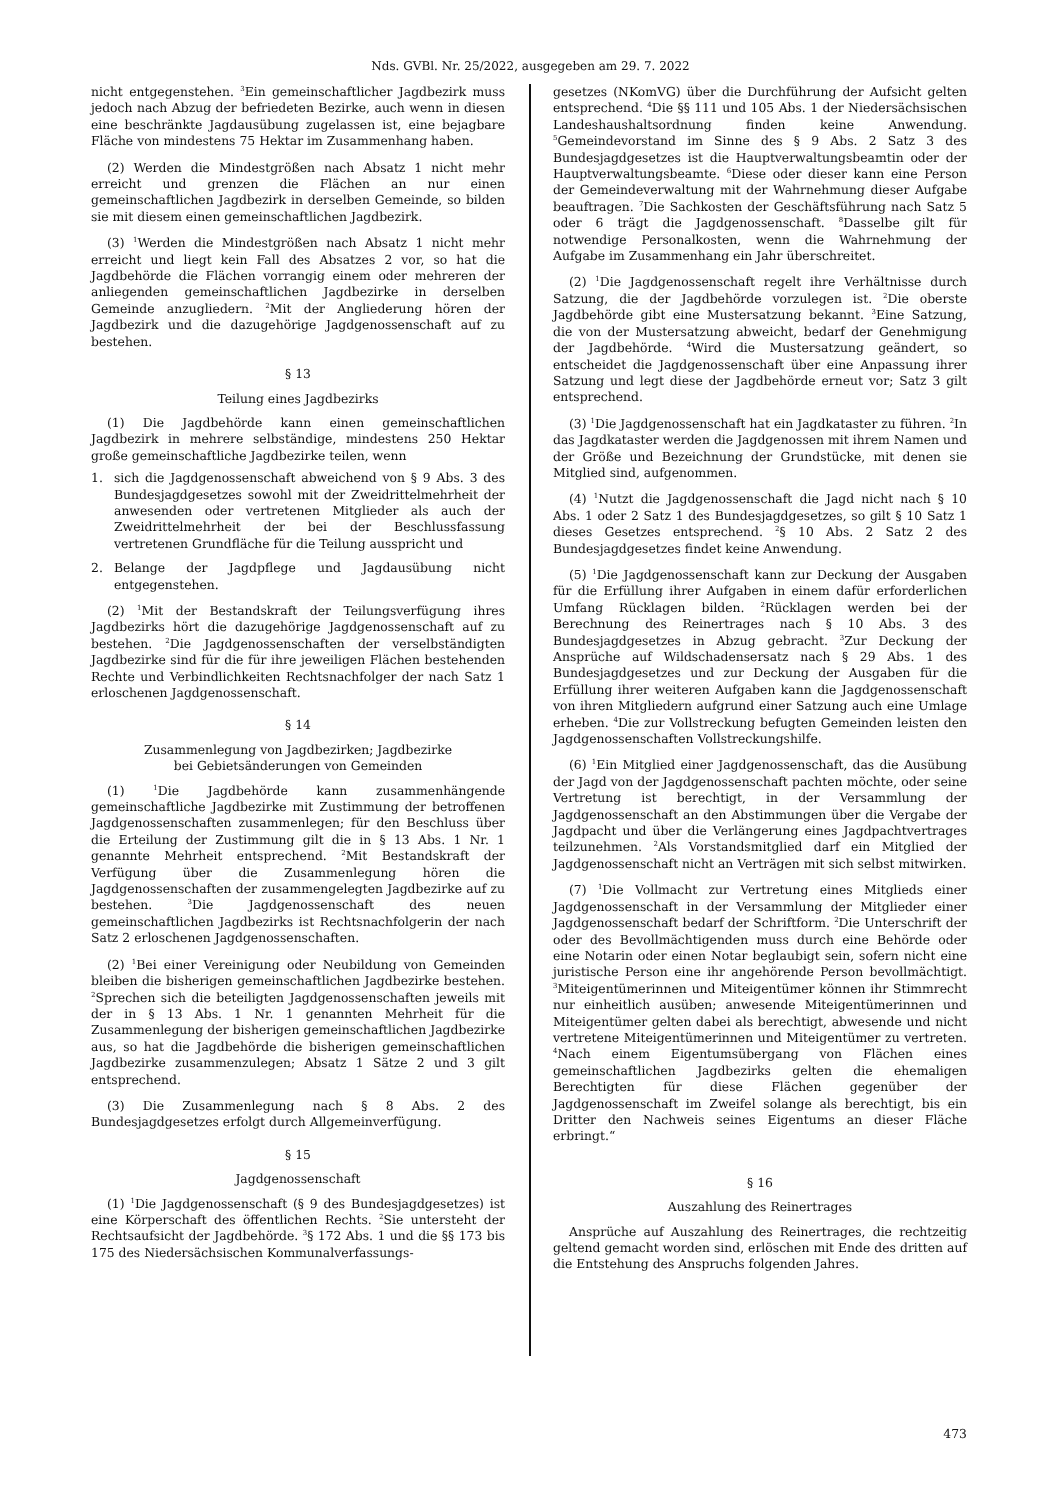Nds. GVBl. Nr. 25/2022, ausgegeben am 29. 7. 2022
nicht entgegenstehen. <sup>3</sup>Ein gemeinschaftlicher Jagdbezirk muss jedoch nach Abzug der befriedeten Bezirke, auch wenn in diesen eine beschränkte Jagdausübung zugelassen ist, eine bejagbare Fläche von mindestens 75 Hektar im Zusammenhang haben.
(2) Werden die Mindestgrößen nach Absatz 1 nicht mehr erreicht und grenzen die Flächen an nur einen gemeinschaftlichen Jagdbezirk in derselben Gemeinde, so bilden sie mit diesem einen gemeinschaftlichen Jagdbezirk.
(3) <sup>1</sup>Werden die Mindestgrößen nach Absatz 1 nicht mehr erreicht und liegt kein Fall des Absatzes 2 vor, so hat die Jagdbehörde die Flächen vorrangig einem oder mehreren der anliegenden gemeinschaftlichen Jagdbezirke in derselben Gemeinde anzugliedern. <sup>2</sup>Mit der Angliederung hören der Jagdbezirk und die dazugehörige Jagdgenossenschaft auf zu bestehen.
§ 13
Teilung eines Jagdbezirks
(1) Die Jagdbehörde kann einen gemeinschaftlichen Jagdbezirk in mehrere selbständige, mindestens 250 Hektar große gemeinschaftliche Jagdbezirke teilen, wenn
1. sich die Jagdgenossenschaft abweichend von § 9 Abs. 3 des Bundesjagdgesetzes sowohl mit der Zweidrittelmehrheit der anwesenden oder vertretenen Mitglieder als auch der Zweidrittelmehrheit der bei der Beschlussfassung vertretenen Grundfläche für die Teilung ausspricht und
2. Belange der Jagdpflege und Jagdausübung nicht entgegenstehen.
(2) <sup>1</sup>Mit der Bestandskraft der Teilungsverfügung ihres Jagdbezirks hört die dazugehörige Jagdgenossenschaft auf zu bestehen. <sup>2</sup>Die Jagdgenossenschaften der verselbständigten Jagdbezirke sind für die für ihre jeweiligen Flächen bestehenden Rechte und Verbindlichkeiten Rechtsnachfolger der nach Satz 1 erloschenen Jagdgenossenschaft.
§ 14
Zusammenlegung von Jagdbezirken; Jagdbezirke
bei Gebietsänderungen von Gemeinden
(1) <sup>1</sup>Die Jagdbehörde kann zusammenhängende gemeinschaftliche Jagdbezirke mit Zustimmung der betroffenen Jagdgenossenschaften zusammenlegen; für den Beschluss über die Erteilung der Zustimmung gilt die in § 13 Abs. 1 Nr. 1 genannte Mehrheit entsprechend. <sup>2</sup>Mit Bestandskraft der Verfügung über die Zusammenlegung hören die Jagdgenossenschaften der zusammengelegten Jagdbezirke auf zu bestehen. <sup>3</sup>Die Jagdgenossenschaft des neuen gemeinschaftlichen Jagdbezirks ist Rechtsnachfolgerin der nach Satz 2 erloschenen Jagdgenossenschaften.
(2) <sup>1</sup>Bei einer Vereinigung oder Neubildung von Gemeinden bleiben die bisherigen gemeinschaftlichen Jagdbezirke bestehen. <sup>2</sup>Sprechen sich die beteiligten Jagdgenossenschaften jeweils mit der in § 13 Abs. 1 Nr. 1 genannten Mehrheit für die Zusammenlegung der bisherigen gemeinschaftlichen Jagdbezirke aus, so hat die Jagdbehörde die bisherigen gemeinschaftlichen Jagdbezirke zusammenzulegen; Absatz 1 Sätze 2 und 3 gilt entsprechend.
(3) Die Zusammenlegung nach § 8 Abs. 2 des Bundesjagdgesetzes erfolgt durch Allgemeinverfügung.
§ 15
Jagdgenossenschaft
(1) <sup>1</sup>Die Jagdgenossenschaft (§ 9 des Bundesjagdgesetzes) ist eine Körperschaft des öffentlichen Rechts. <sup>2</sup>Sie untersteht der Rechtsaufsicht der Jagdbehörde. <sup>3</sup>§ 172 Abs. 1 und die §§ 173 bis 175 des Niedersächsischen Kommunalverfassungs-
gesetzes (NKomVG) über die Durchführung der Aufsicht gelten entsprechend. <sup>4</sup>Die §§ 111 und 105 Abs. 1 der Niedersächsischen Landeshaushaltsordnung finden keine Anwendung. <sup>5</sup>Gemeindevorstand im Sinne des § 9 Abs. 2 Satz 3 des Bundesjagdgesetzes ist die Hauptverwaltungsbeamtin oder der Hauptverwaltungsbeamte. <sup>6</sup>Diese oder dieser kann eine Person der Gemeindeverwaltung mit der Wahrnehmung dieser Aufgabe beauftragen. <sup>7</sup>Die Sachkosten der Geschäftsführung nach Satz 5 oder 6 trägt die Jagdgenossenschaft. <sup>8</sup>Dasselbe gilt für notwendige Personalkosten, wenn die Wahrnehmung der Aufgabe im Zusammenhang ein Jahr überschreitet.
(2) <sup>1</sup>Die Jagdgenossenschaft regelt ihre Verhältnisse durch Satzung, die der Jagdbehörde vorzulegen ist. <sup>2</sup>Die oberste Jagdbehörde gibt eine Mustersatzung bekannt. <sup>3</sup>Eine Satzung, die von der Mustersatzung abweicht, bedarf der Genehmigung der Jagdbehörde. <sup>4</sup>Wird die Mustersatzung geändert, so entscheidet die Jagdgenossenschaft über eine Anpassung ihrer Satzung und legt diese der Jagdbehörde erneut vor; Satz 3 gilt entsprechend.
(3) <sup>1</sup>Die Jagdgenossenschaft hat ein Jagdkataster zu führen. <sup>2</sup>In das Jagdkataster werden die Jagdgenossen mit ihrem Namen und der Größe und Bezeichnung der Grundstücke, mit denen sie Mitglied sind, aufgenommen.
(4) <sup>1</sup>Nutzt die Jagdgenossenschaft die Jagd nicht nach § 10 Abs. 1 oder 2 Satz 1 des Bundesjagdgesetzes, so gilt § 10 Satz 1 dieses Gesetzes entsprechend. <sup>2</sup>§ 10 Abs. 2 Satz 2 des Bundesjagdgesetzes findet keine Anwendung.
(5) <sup>1</sup>Die Jagdgenossenschaft kann zur Deckung der Ausgaben für die Erfüllung ihrer Aufgaben in einem dafür erforderlichen Umfang Rücklagen bilden. <sup>2</sup>Rücklagen werden bei der Berechnung des Reinertrages nach § 10 Abs. 3 des Bundesjagdgesetzes in Abzug gebracht. <sup>3</sup>Zur Deckung der Ansprüche auf Wildschadensersatz nach § 29 Abs. 1 des Bundesjagdgesetzes und zur Deckung der Ausgaben für die Erfüllung ihrer weiteren Aufgaben kann die Jagdgenossenschaft von ihren Mitgliedern aufgrund einer Satzung auch eine Umlage erheben. <sup>4</sup>Die zur Vollstreckung befugten Gemeinden leisten den Jagdgenossenschaften Vollstreckungshilfe.
(6) <sup>1</sup>Ein Mitglied einer Jagdgenossenschaft, das die Ausübung der Jagd von der Jagdgenossenschaft pachten möchte, oder seine Vertretung ist berechtigt, in der Versammlung der Jagdgenossenschaft an den Abstimmungen über die Vergabe der Jagdpacht und über die Verlängerung eines Jagdpachtvertrages teilzunehmen. <sup>2</sup>Als Vorstandsmitglied darf ein Mitglied der Jagdgenossenschaft nicht an Verträgen mit sich selbst mitwirken.
(7) <sup>1</sup>Die Vollmacht zur Vertretung eines Mitglieds einer Jagdgenossenschaft in der Versammlung der Mitglieder einer Jagdgenossenschaft bedarf der Schriftform. <sup>2</sup>Die Unterschrift der oder des Bevollmächtigenden muss durch eine Behörde oder eine Notarin oder einen Notar beglaubigt sein, sofern nicht eine juristische Person eine ihr angehörende Person bevollmächtigt. <sup>3</sup>Miteigentümerinnen und Miteigentümer können ihr Stimmrecht nur einheitlich ausüben; anwesende Miteigentümerinnen und Miteigentümer gelten dabei als berechtigt, abwesende und nicht vertretene Miteigentümerinnen und Miteigentümer zu vertreten. <sup>4</sup>Nach einem Eigentumsübergang von Flächen eines gemeinschaftlichen Jagdbezirks gelten die ehemaligen Berechtigten für diese Flächen gegenüber der Jagdgenossenschaft im Zweifel solange als berechtigt, bis ein Dritter den Nachweis seines Eigentums an dieser Fläche erbringt.“
§ 16
Auszahlung des Reinertrages
Ansprüche auf Auszahlung des Reinertrages, die rechtzeitig geltend gemacht worden sind, erlöschen mit Ende des dritten auf die Entstehung des Anspruchs folgenden Jahres.
473